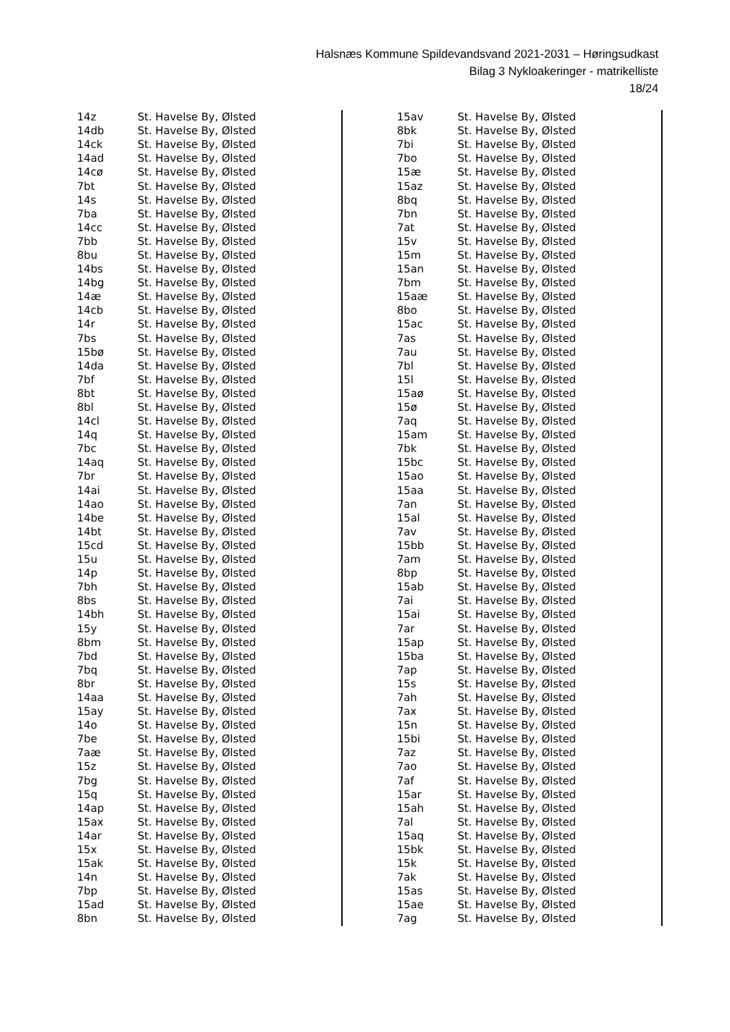Halsnæs Kommune Spildevandsvand 2021-2031 – Høringsudkast
Bilag 3 Nykloakeringer - matrikelliste
18/24
| 14z | St. Havelse By, Ølsted |
| 14db | St. Havelse By, Ølsted |
| 14ck | St. Havelse By, Ølsted |
| 14ad | St. Havelse By, Ølsted |
| 14cø | St. Havelse By, Ølsted |
| 7bt | St. Havelse By, Ølsted |
| 14s | St. Havelse By, Ølsted |
| 7ba | St. Havelse By, Ølsted |
| 14cc | St. Havelse By, Ølsted |
| 7bb | St. Havelse By, Ølsted |
| 8bu | St. Havelse By, Ølsted |
| 14bs | St. Havelse By, Ølsted |
| 14bg | St. Havelse By, Ølsted |
| 14æ | St. Havelse By, Ølsted |
| 14cb | St. Havelse By, Ølsted |
| 14r | St. Havelse By, Ølsted |
| 7bs | St. Havelse By, Ølsted |
| 15bø | St. Havelse By, Ølsted |
| 14da | St. Havelse By, Ølsted |
| 7bf | St. Havelse By, Ølsted |
| 8bt | St. Havelse By, Ølsted |
| 8bl | St. Havelse By, Ølsted |
| 14cl | St. Havelse By, Ølsted |
| 14q | St. Havelse By, Ølsted |
| 7bc | St. Havelse By, Ølsted |
| 14aq | St. Havelse By, Ølsted |
| 7br | St. Havelse By, Ølsted |
| 14ai | St. Havelse By, Ølsted |
| 14ao | St. Havelse By, Ølsted |
| 14be | St. Havelse By, Ølsted |
| 14bt | St. Havelse By, Ølsted |
| 15cd | St. Havelse By, Ølsted |
| 15u | St. Havelse By, Ølsted |
| 14p | St. Havelse By, Ølsted |
| 7bh | St. Havelse By, Ølsted |
| 8bs | St. Havelse By, Ølsted |
| 14bh | St. Havelse By, Ølsted |
| 15y | St. Havelse By, Ølsted |
| 8bm | St. Havelse By, Ølsted |
| 7bd | St. Havelse By, Ølsted |
| 7bq | St. Havelse By, Ølsted |
| 8br | St. Havelse By, Ølsted |
| 14aa | St. Havelse By, Ølsted |
| 15ay | St. Havelse By, Ølsted |
| 14o | St. Havelse By, Ølsted |
| 7be | St. Havelse By, Ølsted |
| 7aæ | St. Havelse By, Ølsted |
| 15z | St. Havelse By, Ølsted |
| 7bg | St. Havelse By, Ølsted |
| 15q | St. Havelse By, Ølsted |
| 14ap | St. Havelse By, Ølsted |
| 15ax | St. Havelse By, Ølsted |
| 14ar | St. Havelse By, Ølsted |
| 15x | St. Havelse By, Ølsted |
| 15ak | St. Havelse By, Ølsted |
| 14n | St. Havelse By, Ølsted |
| 7bp | St. Havelse By, Ølsted |
| 15ad | St. Havelse By, Ølsted |
| 8bn | St. Havelse By, Ølsted |
| 15av | St. Havelse By, Ølsted |
| 8bk | St. Havelse By, Ølsted |
| 7bi | St. Havelse By, Ølsted |
| 7bo | St. Havelse By, Ølsted |
| 15æ | St. Havelse By, Ølsted |
| 15az | St. Havelse By, Ølsted |
| 8bq | St. Havelse By, Ølsted |
| 7bn | St. Havelse By, Ølsted |
| 7at | St. Havelse By, Ølsted |
| 15v | St. Havelse By, Ølsted |
| 15m | St. Havelse By, Ølsted |
| 15an | St. Havelse By, Ølsted |
| 7bm | St. Havelse By, Ølsted |
| 15aæ | St. Havelse By, Ølsted |
| 8bo | St. Havelse By, Ølsted |
| 15ac | St. Havelse By, Ølsted |
| 7as | St. Havelse By, Ølsted |
| 7au | St. Havelse By, Ølsted |
| 7bl | St. Havelse By, Ølsted |
| 15l | St. Havelse By, Ølsted |
| 15aø | St. Havelse By, Ølsted |
| 15ø | St. Havelse By, Ølsted |
| 7aq | St. Havelse By, Ølsted |
| 15am | St. Havelse By, Ølsted |
| 7bk | St. Havelse By, Ølsted |
| 15bc | St. Havelse By, Ølsted |
| 15ao | St. Havelse By, Ølsted |
| 15aa | St. Havelse By, Ølsted |
| 7an | St. Havelse By, Ølsted |
| 15al | St. Havelse By, Ølsted |
| 7av | St. Havelse By, Ølsted |
| 15bb | St. Havelse By, Ølsted |
| 7am | St. Havelse By, Ølsted |
| 8bp | St. Havelse By, Ølsted |
| 15ab | St. Havelse By, Ølsted |
| 7ai | St. Havelse By, Ølsted |
| 15ai | St. Havelse By, Ølsted |
| 7ar | St. Havelse By, Ølsted |
| 15ap | St. Havelse By, Ølsted |
| 15ba | St. Havelse By, Ølsted |
| 7ap | St. Havelse By, Ølsted |
| 15s | St. Havelse By, Ølsted |
| 7ah | St. Havelse By, Ølsted |
| 7ax | St. Havelse By, Ølsted |
| 15n | St. Havelse By, Ølsted |
| 15bi | St. Havelse By, Ølsted |
| 7az | St. Havelse By, Ølsted |
| 7ao | St. Havelse By, Ølsted |
| 7af | St. Havelse By, Ølsted |
| 15ar | St. Havelse By, Ølsted |
| 15ah | St. Havelse By, Ølsted |
| 7al | St. Havelse By, Ølsted |
| 15aq | St. Havelse By, Ølsted |
| 15bk | St. Havelse By, Ølsted |
| 15k | St. Havelse By, Ølsted |
| 7ak | St. Havelse By, Ølsted |
| 15as | St. Havelse By, Ølsted |
| 15ae | St. Havelse By, Ølsted |
| 7ag | St. Havelse By, Ølsted |